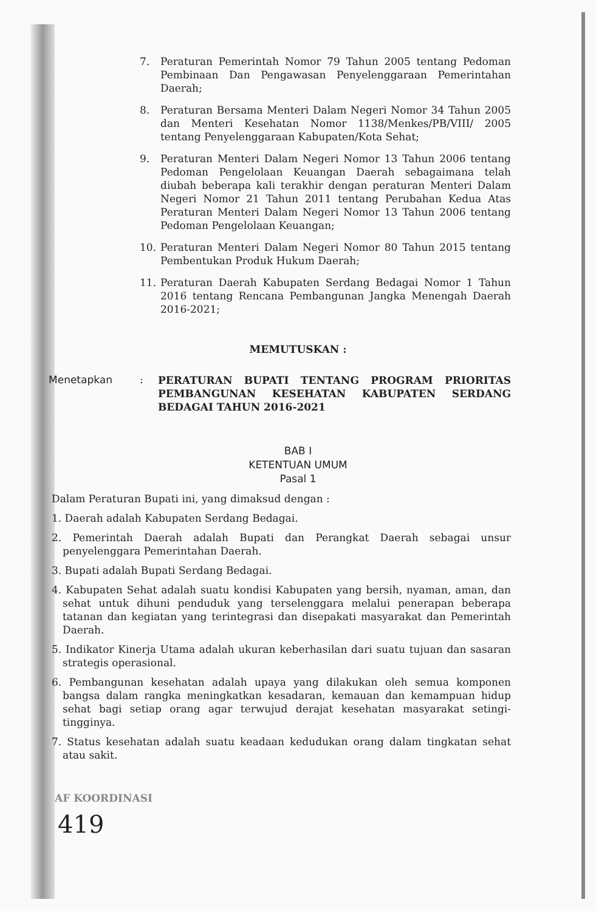7. Peraturan Pemerintah Nomor 79 Tahun 2005 tentang Pedoman Pembinaan Dan Pengawasan Penyelenggaraan Pemerintahan Daerah;
8. Peraturan Bersama Menteri Dalam Negeri Nomor 34 Tahun 2005 dan Menteri Kesehatan Nomor 1138/Menkes/PB/VIII/ 2005 tentang Penyelenggaraan Kabupaten/Kota Sehat;
9. Peraturan Menteri Dalam Negeri Nomor 13 Tahun 2006 tentang Pedoman Pengelolaan Keuangan Daerah sebagaimana telah diubah beberapa kali terakhir dengan peraturan Menteri Dalam Negeri Nomor 21 Tahun 2011 tentang Perubahan Kedua Atas Peraturan Menteri Dalam Negeri Nomor 13 Tahun 2006 tentang Pedoman Pengelolaan Keuangan;
10. Peraturan Menteri Dalam Negeri Nomor 80 Tahun 2015 tentang Pembentukan Produk Hukum Daerah;
11. Peraturan Daerah Kabupaten Serdang Bedagai Nomor 1 Tahun 2016 tentang Rencana Pembangunan Jangka Menengah Daerah 2016-2021;
MEMUTUSKAN :
Menetapkan :
PERATURAN BUPATI TENTANG PROGRAM PRIORITAS PEMBANGUNAN KESEHATAN KABUPATEN SERDANG BEDAGAI TAHUN 2016-2021
BAB I
KETENTUAN UMUM
Pasal 1
Dalam Peraturan Bupati ini, yang dimaksud dengan :
1. Daerah adalah Kabupaten Serdang Bedagai.
2. Pemerintah Daerah adalah Bupati dan Perangkat Daerah sebagai unsur penyelenggara Pemerintahan Daerah.
3. Bupati adalah Bupati Serdang Bedagai.
4. Kabupaten Sehat adalah suatu kondisi Kabupaten yang bersih, nyaman, aman, dan sehat untuk dihuni penduduk yang terselenggara melalui penerapan beberapa tatanan dan kegiatan yang terintegrasi dan disepakati masyarakat dan Pemerintah Daerah.
5. Indikator Kinerja Utama adalah ukuran keberhasilan dari suatu tujuan dan sasaran strategis operasional.
6. Pembangunan kesehatan adalah upaya yang dilakukan oleh semua komponen bangsa dalam rangka meningkatkan kesadaran, kemauan dan kemampuan hidup sehat bagi setiap orang agar terwujud derajat kesehatan masyarakat setingi-tingginya.
7. Status kesehatan adalah suatu keadaan kedudukan orang dalam tingkatan sehat atau sakit.
AF KOORDINASI
419